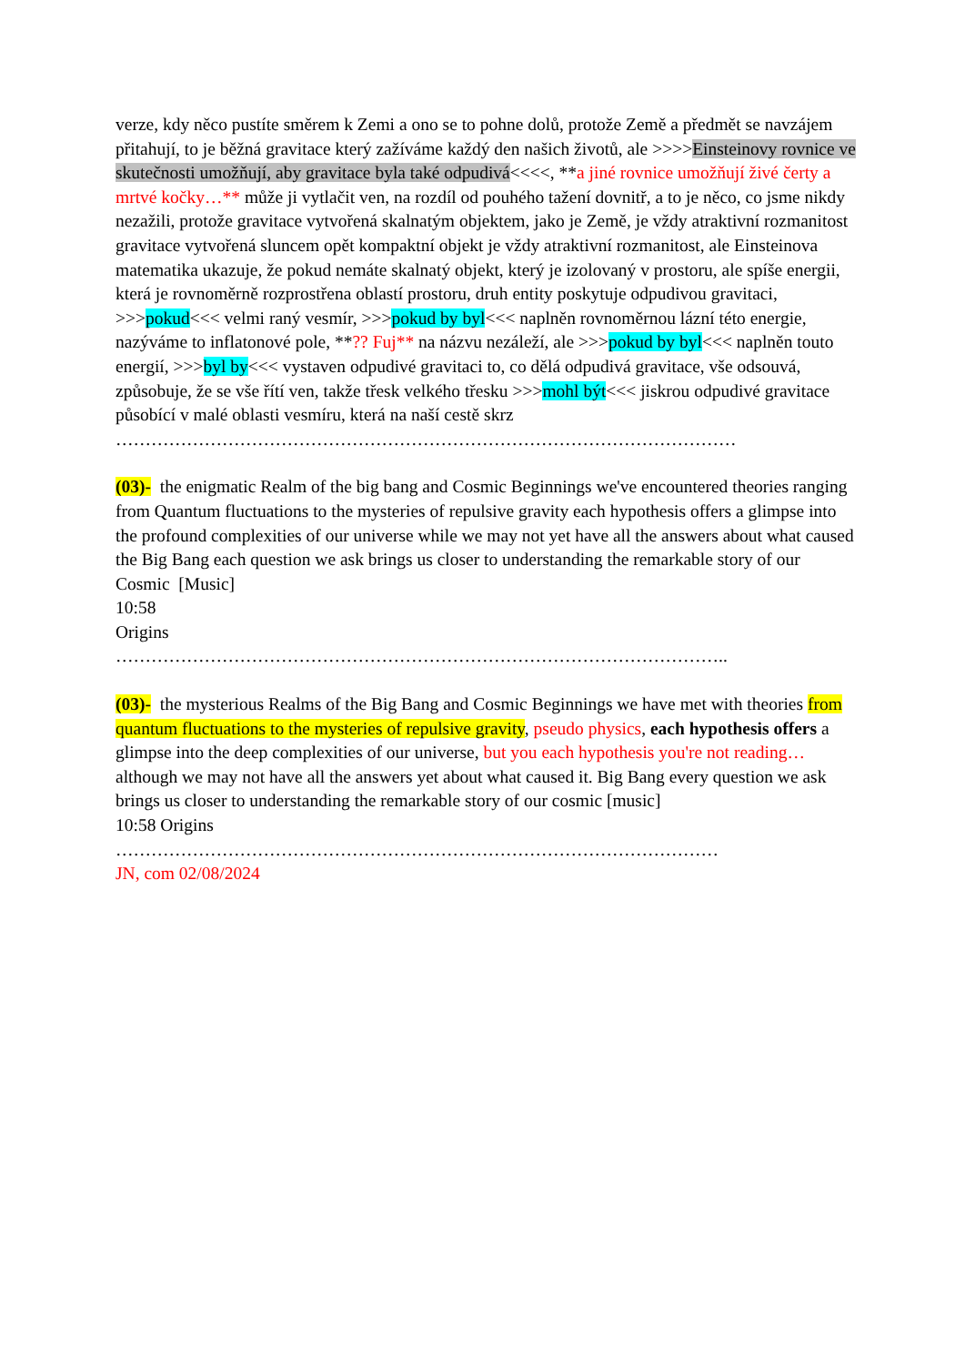verze, kdy něco pustíte směrem k Zemi a ono se to pohne dolů, protože Země a předmět se navzájem přitahují, to je běžná gravitace který zažíváme každý den našich životů, ale >>>>Einsteinovy rovnice ve skutečnosti umožňují, aby gravitace byla také odpudivá<<<<, **a jiné rovnice umožňují živé čerty a mrtvé kočky…** může ji vytlačit ven, na rozdíl od pouhého tažení dovnitř, a to je něco, co jsme nikdy nezažili, protože gravitace vytvořená skalnatým objektem, jako je Země, je vždy atraktivní rozmanitost gravitace vytvořená sluncem opět kompaktní objekt je vždy atraktivní rozmanitost, ale Einsteinova matematika ukazuje, že pokud nemáte skalnatý objekt, který je izolovaný v prostoru, ale spíše energii, která je rovnoměrně rozprostřena oblastí prostoru, druh entity poskytuje odpudivou gravitaci, >>>pokud<<< velmi raný vesmír, >>>pokud by byl<<< naplněn rovnoměrnou lázní této energie, nazýváme to inflatonové pole, **?? Fuj** na názvu nezáleží, ale >>>pokud by byl<<< naplněn touto energií, >>>byl by<<< vystaven odpudivé gravitaci to, co dělá odpudivá gravitace, vše odsouvá, způsobuje, že se vše řítí ven, takže třesk velkého třesku >>>mohl být<<< jiskrou odpudivé gravitace působící v malé oblasti vesmíru, která na naší cestě skrz
……………………………………………………………………………………………
(03)- the enigmatic Realm of the big bang and Cosmic Beginnings we've encountered theories ranging from Quantum fluctuations to the mysteries of repulsive gravity each hypothesis offers a glimpse into the profound complexities of our universe while we may not yet have all the answers about what caused the Big Bang each question we ask brings us closer to understanding the remarkable story of our Cosmic [Music]
10:58
Origins
…………………………………………………………………………………………..
(03)- the mysterious Realms of the Big Bang and Cosmic Beginnings we have met with theories from quantum fluctuations to the mysteries of repulsive gravity, pseudo physics, each hypothesis offers a glimpse into the deep complexities of our universe, but you each hypothesis you're not reading… although we may not have all the answers yet about what caused it. Big Bang every question we ask brings us closer to understanding the remarkable story of our cosmic [music]
10:58 Origins
…………………………………………………………………………………………
JN, com 02/08/2024